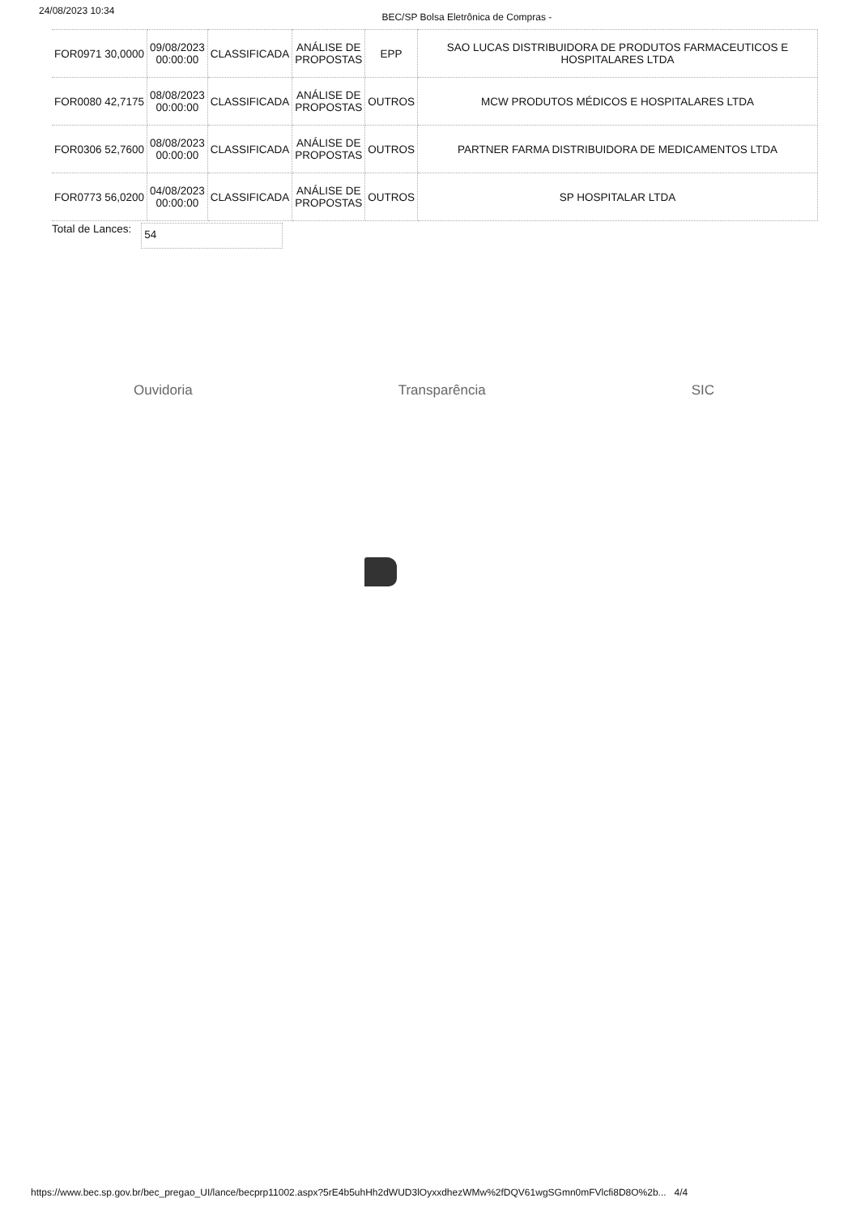24/08/2023 10:34 BEC/SP Bolsa Eletrônica de Compras -
| FOR0971 30,0000 | 09/08/2023 00:00:00 | CLASSIFICADA | ANÁLISE DE PROPOSTAS | EPP | SAO LUCAS DISTRIBUIDORA DE PRODUTOS FARMACEUTICOS E HOSPITALARES LTDA |
| FOR0080 42,7175 | 08/08/2023 00:00:00 | CLASSIFICADA | ANÁLISE DE PROPOSTAS | OUTROS | MCW PRODUTOS MÉDICOS E HOSPITALARES LTDA |
| FOR0306 52,7600 | 08/08/2023 00:00:00 | CLASSIFICADA | ANÁLISE DE PROPOSTAS | OUTROS | PARTNER FARMA DISTRIBUIDORA DE MEDICAMENTOS LTDA |
| FOR0773 56,0200 | 04/08/2023 00:00:00 | CLASSIFICADA | ANÁLISE DE PROPOSTAS | OUTROS | SP HOSPITALAR LTDA |
Total de Lances: 54
Ouvidoria Transparência SIC
https://www.bec.sp.gov.br/bec_pregao_UI/lance/becprp11002.aspx?5rE4b5uhHh2dWUD3lOyxxdhezWMw%2fDQV61wgSGmn0mFVlcfi8D8O%2b... 4/4